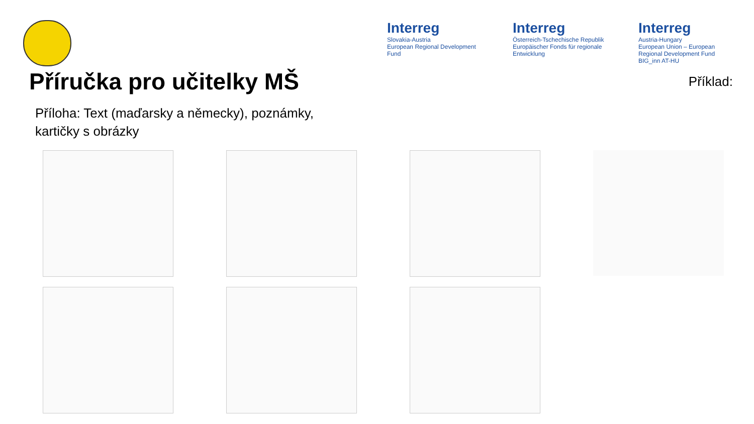Interreg
Slovakia-Austria
European Regional Development Fund
Interreg
Österreich-Tschechische Republik
Europäischer Fonds für regionale Entwicklung
Interreg
Austria-Hungary
European Union – European Regional Development Fund
BIG_inn AT-HU
Příručka pro učitelky MŠ
Příklad:
Příloha: Text (maďarsky a německy), poznámky,
kartičky s obrázky